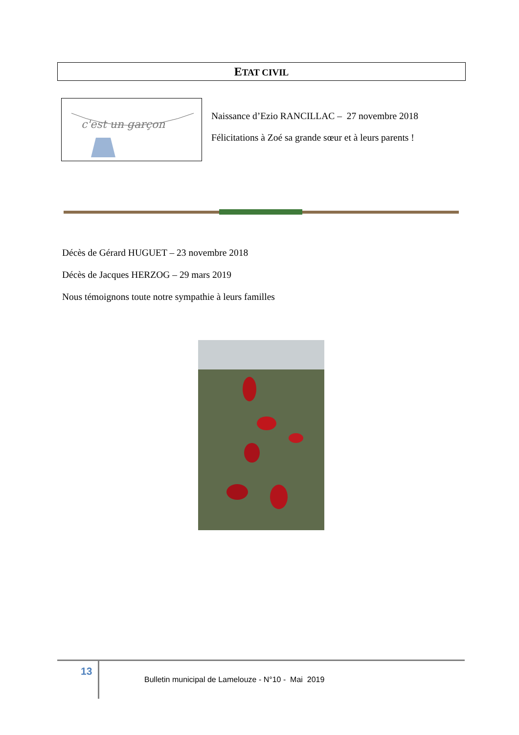ETAT CIVIL
c'est un garçon
Naissance d’Ezio RANCILLAC – 27 novembre 2018
Félicitations à Zoé sa grande sœur et à leurs parents !
Décès de Gérard HUGUET – 23 novembre 2018
Décès de Jacques HERZOG – 29 mars 2019
Nous témoignons toute notre sympathie à leurs familles
13
Bulletin municipal de Lamelouze - N°10 - Mai 2019